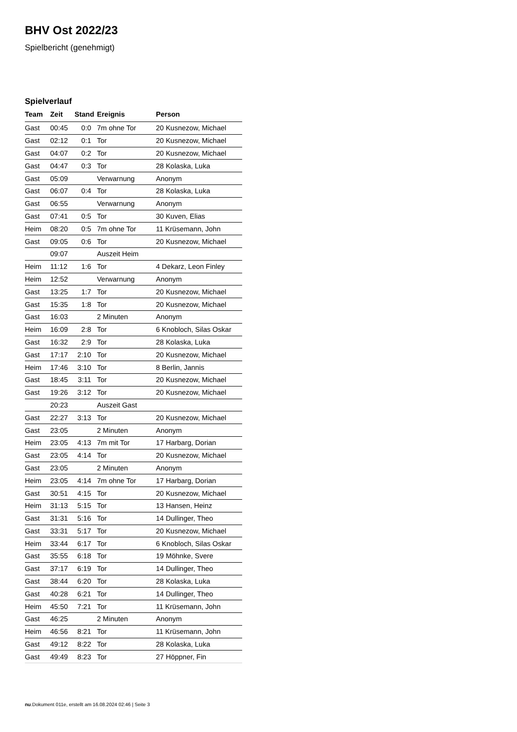BHV Ost 2022/23
Spielbericht (genehmigt)
Spielverlauf
| Team | Zeit | Stand | Ereignis | Person |
| --- | --- | --- | --- | --- |
| Gast | 00:45 | 0:0 | 7m ohne Tor | 20 Kusnezow, Michael |
| Gast | 02:12 | 0:1 | Tor | 20 Kusnezow, Michael |
| Gast | 04:07 | 0:2 | Tor | 20 Kusnezow, Michael |
| Gast | 04:47 | 0:3 | Tor | 28 Kolaska, Luka |
| Gast | 05:09 | | Verwarnung | Anonym |
| Gast | 06:07 | 0:4 | Tor | 28 Kolaska, Luka |
| Gast | 06:55 | | Verwarnung | Anonym |
| Gast | 07:41 | 0:5 | Tor | 30 Kuven, Elias |
| Heim | 08:20 | 0:5 | 7m ohne Tor | 11 Krüsemann, John |
| Gast | 09:05 | 0:6 | Tor | 20 Kusnezow, Michael |
| | 09:07 | | Auszeit Heim | |
| Heim | 11:12 | 1:6 | Tor | 4 Dekarz, Leon Finley |
| Heim | 12:52 | | Verwarnung | Anonym |
| Gast | 13:25 | 1:7 | Tor | 20 Kusnezow, Michael |
| Gast | 15:35 | 1:8 | Tor | 20 Kusnezow, Michael |
| Gast | 16:03 | | 2 Minuten | Anonym |
| Heim | 16:09 | 2:8 | Tor | 6 Knobloch, Silas Oskar |
| Gast | 16:32 | 2:9 | Tor | 28 Kolaska, Luka |
| Gast | 17:17 | 2:10 | Tor | 20 Kusnezow, Michael |
| Heim | 17:46 | 3:10 | Tor | 8 Berlin, Jannis |
| Gast | 18:45 | 3:11 | Tor | 20 Kusnezow, Michael |
| Gast | 19:26 | 3:12 | Tor | 20 Kusnezow, Michael |
| | 20:23 | | Auszeit Gast | |
| Gast | 22:27 | 3:13 | Tor | 20 Kusnezow, Michael |
| Gast | 23:05 | | 2 Minuten | Anonym |
| Heim | 23:05 | 4:13 | 7m mit Tor | 17 Harbarg, Dorian |
| Gast | 23:05 | 4:14 | Tor | 20 Kusnezow, Michael |
| Gast | 23:05 | | 2 Minuten | Anonym |
| Heim | 23:05 | 4:14 | 7m ohne Tor | 17 Harbarg, Dorian |
| Gast | 30:51 | 4:15 | Tor | 20 Kusnezow, Michael |
| Heim | 31:13 | 5:15 | Tor | 13 Hansen, Heinz |
| Gast | 31:31 | 5:16 | Tor | 14 Dullinger, Theo |
| Gast | 33:31 | 5:17 | Tor | 20 Kusnezow, Michael |
| Heim | 33:44 | 6:17 | Tor | 6 Knobloch, Silas Oskar |
| Gast | 35:55 | 6:18 | Tor | 19 Möhnke, Svere |
| Gast | 37:17 | 6:19 | Tor | 14 Dullinger, Theo |
| Gast | 38:44 | 6:20 | Tor | 28 Kolaska, Luka |
| Gast | 40:28 | 6:21 | Tor | 14 Dullinger, Theo |
| Heim | 45:50 | 7:21 | Tor | 11 Krüsemann, John |
| Gast | 46:25 | | 2 Minuten | Anonym |
| Heim | 46:56 | 8:21 | Tor | 11 Krüsemann, John |
| Gast | 49:12 | 8:22 | Tor | 28 Kolaska, Luka |
| Gast | 49:49 | 8:23 | Tor | 27 Höppner, Fin |
nu.Dokument 011e, erstellt am 16.08.2024 02:46 | Seite 3